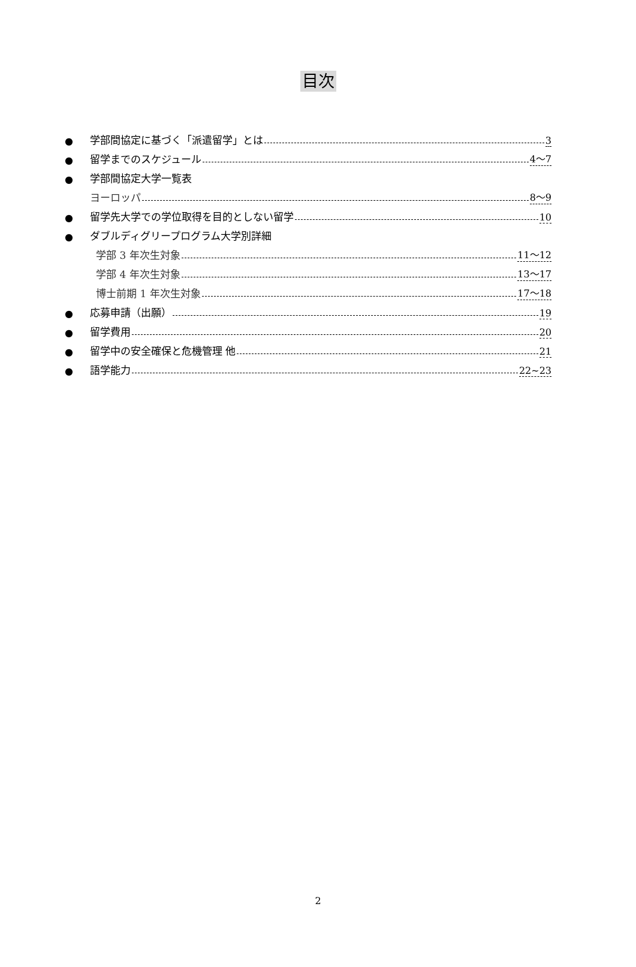目次
● 学部間協定に基づく「派遣留学」とは 3
● 留学までのスケジュール 4～7
● 学部間協定大学一覧表
ヨーロッパ 8～9
● 留学先大学での学位取得を目的としない留学 10
● ダブルディグリープログラム大学別詳細
学部 3 年次生対象 11～12
学部 4 年次生対象 13～17
博士前期 1 年次生対象 17～18
● 応募申請（出願） 19
● 留学費用 20
● 留学中の安全確保と危機管理 他 21
● 語学能力 22~23
2